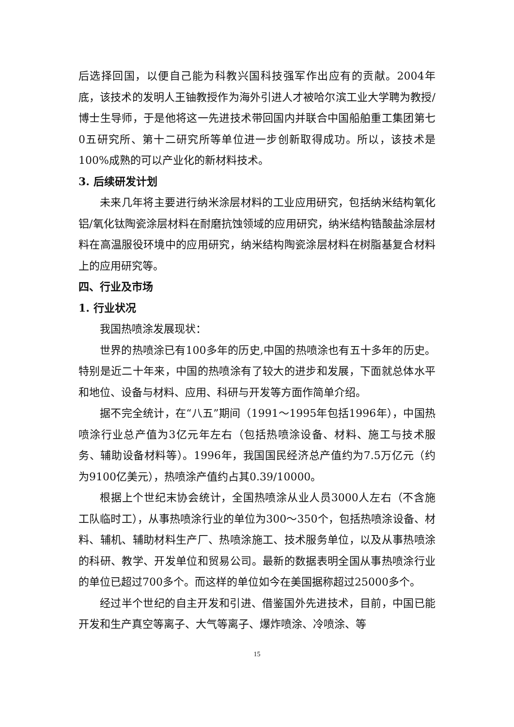后选择回国，以便自己能为科教兴国科技强军作出应有的贡献。2004年底，该技术的发明人王铀教授作为海外引进人才被哈尔滨工业大学聘为教授/博士生导师，于是他将这一先进技术带回国内并联合中国船舶重工集团第七0五研究所、第十二研究所等单位进一步创新取得成功。所以，该技术是100%成熟的可以产业化的新材料技术。
3. 后续研发计划
未来几年将主要进行纳米涂层材料的工业应用研究，包括纳米结构氧化铝/氧化钛陶瓷涂层材料在耐磨抗蚀领域的应用研究，纳米结构锆酸盐涂层材料在高温服役环境中的应用研究，纳米结构陶瓷涂层材料在树脂基复合材料上的应用研究等。
四、行业及市场
1. 行业状况
我国热喷涂发展现状：
世界的热喷涂已有100多年的历史,中国的热喷涂也有五十多年的历史。特别是近二十年来，中国的热喷涂有了较大的进步和发展，下面就总体水平和地位、设备与材料、应用、科研与开发等方面作简单介绍。
据不完全统计，在“八五”期间（1991～1995年包括1996年），中国热喷涂行业总产值为3亿元年左右（包括热喷涂设备、材料、施工与技术服务、辅助设备材料等）。1996年，我国国民经济总产值约为7.5万亿元（约为9100亿美元），热喷涂产值约占其0.39/10000。
根据上个世纪末协会统计，全国热喷涂从业人员3000人左右（不含施工队临时工），从事热喷涂行业的单位为300～350个，包括热喷涂设备、材料、辅机、辅助材料生产厂、热喷涂施工、技术服务单位，以及从事热喷涂的科研、教学、开发单位和贸易公司。最新的数据表明全国从事热喷涂行业的单位已超过700多个。而这样的单位如今在美国据称超过25000多个。
经过半个世纪的自主开发和引进、借鉴国外先进技术，目前，中国已能开发和生产真空等离子、大气等离子、爆炸喷涂、冷喷涂、等
15